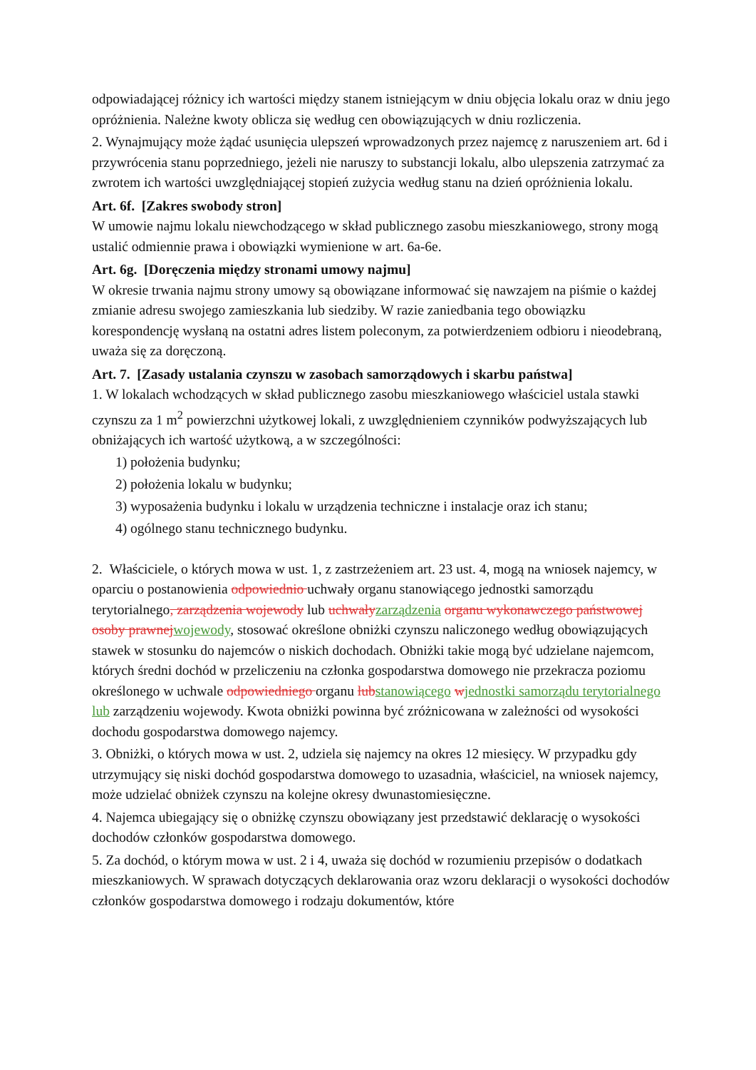odpowiadającej różnicy ich wartości między stanem istniejącym w dniu objęcia lokalu oraz w dniu jego opróżnienia. Należne kwoty oblicza się według cen obowiązujących w dniu rozliczenia.
2. Wynajmujący może żądać usunięcia ulepszeń wprowadzonych przez najemcę z naruszeniem art. 6d i przywrócenia stanu poprzedniego, jeżeli nie naruszy to substancji lokalu, albo ulepszenia zatrzymać za zwrotem ich wartości uwzględniającej stopień zużycia według stanu na dzień opróżnienia lokalu.
Art. 6f. [Zakres swobody stron]
W umowie najmu lokalu niewchodzącego w skład publicznego zasobu mieszkaniowego, strony mogą ustalić odmiennie prawa i obowiązki wymienione w art. 6a-6e.
Art. 6g. [Doręczenia między stronami umowy najmu]
W okresie trwania najmu strony umowy są obowiązane informować się nawzajem na piśmie o każdej zmianie adresu swojego zamieszkania lub siedziby. W razie zaniedbania tego obowiązku korespondencję wysłaną na ostatni adres listem poleconym, za potwierdzeniem odbioru i nieodebraną, uważa się za doręczoną.
Art. 7. [Zasady ustalania czynszu w zasobach samorządowych i skarbu państwa]
1. W lokalach wchodzących w skład publicznego zasobu mieszkaniowego właściciel ustala stawki czynszu za 1 m<sup>2</sup> powierzchni użytkowej lokali, z uwzględnieniem czynników podwyższających lub obniżających ich wartość użytkową, a w szczególności:
1) położenia budynku;
2) położenia lokalu w budynku;
3) wyposażenia budynku i lokalu w urządzenia techniczne i instalacje oraz ich stanu;
4) ogólnego stanu technicznego budynku.
2. Właściciele, o których mowa w ust. 1, z zastrzeżeniem art. 23 ust. 4, mogą na wniosek najemcy, w oparciu o postanowienia odpowiednio uchwały organu stanowiącego jednostki samorządu terytorialnego, zarządzenia wojewody lub uchwały zarządzenia organu wykonawczego państwowej osoby prawnej wojewody, stosować określone obniżki czynszu naliczonego według obowiązujących stawek w stosunku do najemców o niskich dochodach. Obniżki takie mogą być udzielane najemcom, których średni dochód w przeliczeniu na członka gospodarstwa domowego nie przekracza poziomu określonego w uchwale odpowiedniego organu lub stanowiącego wjednostki samorządu terytorialnego lub zarządzeniu wojewody. Kwota obniżki powinna być zróżnicowana w zależności od wysokości dochodu gospodarstwa domowego najemcy.
3. Obniżki, o których mowa w ust. 2, udziela się najemcy na okres 12 miesięcy. W przypadku gdy utrzymujący się niski dochód gospodarstwa domowego to uzasadnia, właściciel, na wniosek najemcy, może udzielać obniżek czynszu na kolejne okresy dwunastomiesięczne.
4. Najemca ubiegający się o obniżkę czynszu obowiązany jest przedstawić deklarację o wysokości dochodów członków gospodarstwa domowego.
5. Za dochód, o którym mowa w ust. 2 i 4, uważa się dochód w rozumieniu przepisów o dodatkach mieszkaniowych. W sprawach dotyczących deklarowania oraz wzoru deklaracji o wysokości dochodów członków gospodarstwa domowego i rodzaju dokumentów, które